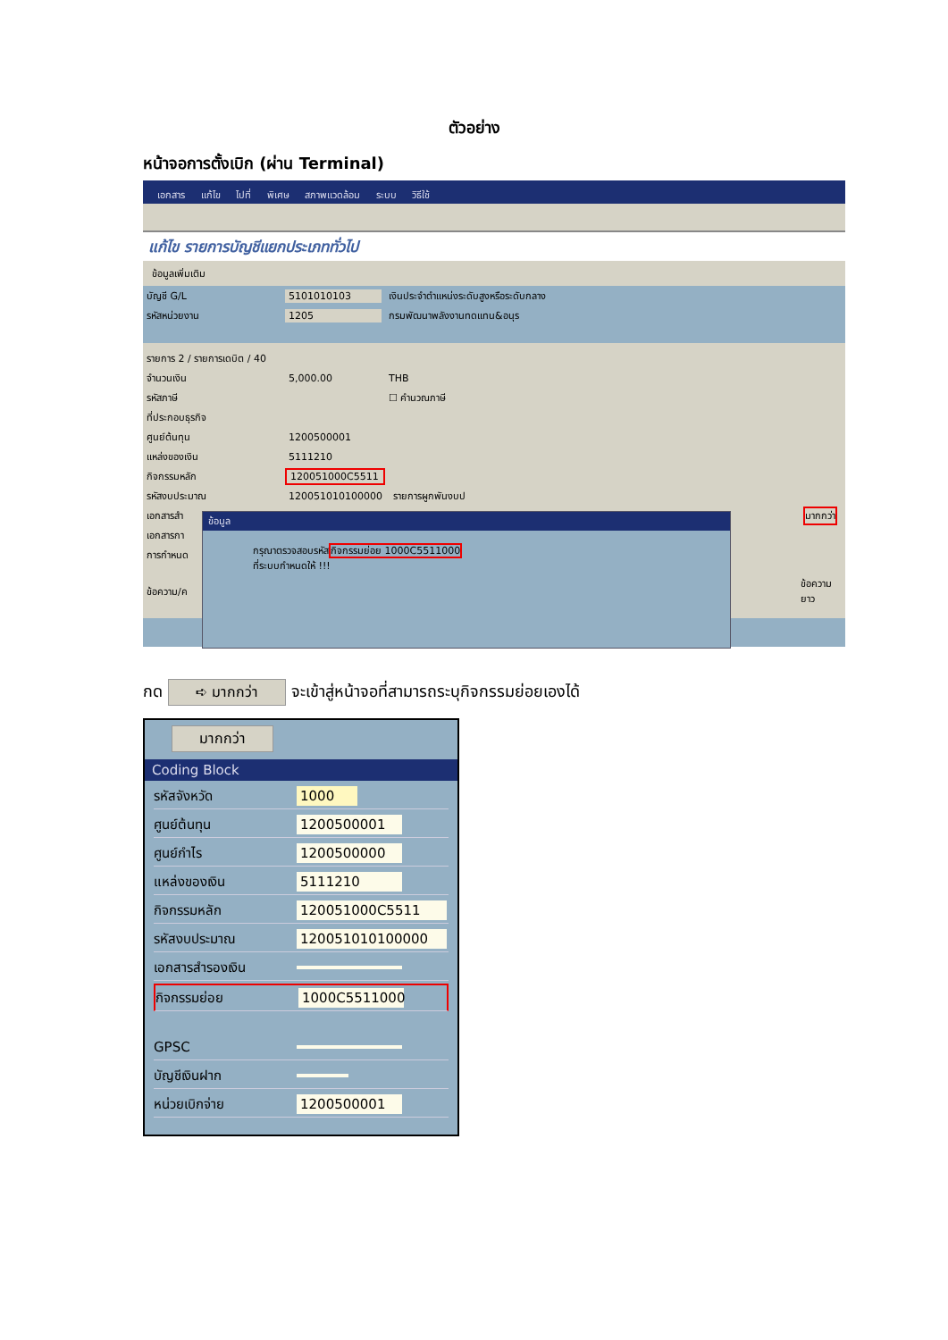ตัวอย่าง
หน้าจอการตั้งเบิก (ผ่าน Terminal)
เอกสาร แก้ไข ไปที่ พิเศษ สภาพแวดล้อม ระบบ วิธีใช้
แก้ไข รายการบัญชีแยกประเภททั่วไป
ข้อมูลเพิ่มเติม
บัญชี G/L 5101010103 เงินประจำตำแหน่งระดับสูงหรือระดับกลาง
รหัสหน่วยงาน 1205 กรมพัฒนาพลังงานทดแทน&อนุร
รายการ 2 / รายการเดบิต / 40
จำนวนเงิน 5,000.00 THB
รหัสภาษี ☐ คำนวณภาษี
ที่ประกอบธุรกิจ
ศูนย์ต้นทุน 1200500001
แหล่งของเงิน 5111210
กิจกรรมหลัก 120051000C5511
รหัสงบประมาณ 120051010100000 รายการผูกพันงบป
เอกสารสำ มากกว่า
เอกสารกา
การกำหนด
ข้อความ/ค ข้อความยาว
ข้อมูล
กรุณาตรวจสอบรหัสกิจกรรมย่อย 1000C5511000
ที่ระบบกำหนดให้ !!!
กด ➪ มากกว่า จะเข้าสู่หน้าจอที่สามารถระบุกิจกรรมย่อยเองได้
มากกว่า
Coding Block
รหัสจังหวัด 1000
ศูนย์ต้นทุน 1200500001
ศูนย์กำไร 1200500000
แหล่งของเงิน 5111210
กิจกรรมหลัก 120051000C5511
รหัสงบประมาณ 120051010100000
เอกสารสำรองเงิน
กิจกรรมย่อย 1000C5511000
GPSC
บัญชีเงินฝาก
หน่วยเบิกจ่าย 1200500001